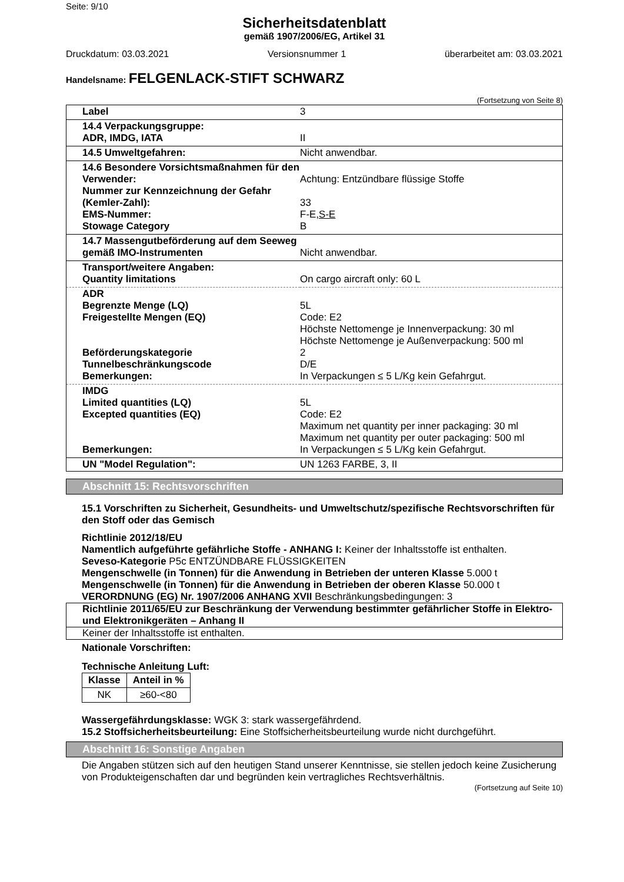Seite: 9/10
Sicherheitsdatenblatt
gemäß 1907/2006/EG, Artikel 31
Druckdatum: 03.03.2021 Versionsnummer 1 überarbeitet am: 03.03.2021
Handelsname: FELGENLACK-STIFT SCHWARZ
(Fortsetzung von Seite 8)
| Label | 3 |
| 14.4 Verpackungsgruppe: ADR, IMDG, IATA | II |
| 14.5 Umweltgefahren: | Nicht anwendbar. |
| 14.6 Besondere Vorsichtsmaßnahmen für den Verwender: Nummer zur Kennzeichnung der Gefahr (Kemler-Zahl): EMS-Nummer: Stowage Category | Achtung: Entzündbare flüssige Stoffe 33 F-E, S-E B |
| 14.7 Massengutbeförderung auf dem Seeweg gemäß IMO-Instrumenten | Nicht anwendbar. |
| Transport/weitere Angaben: Quantity limitations | On cargo aircraft only: 60 L |
| ADR Begrenzte Menge (LQ) Freigestellte Mengen (EQ) Beförderungskategorie Tunnelbeschränkungscode Bemerkungen: | 5L Code: E2 Höchste Nettomenge je Innenverpackung: 30 ml Höchste Nettomenge je Außenverpackung: 500 ml 2 D/E In Verpackungen ≤ 5 L/Kg kein Gefahrgut. |
| IMDG Limited quantities (LQ) Excepted quantities (EQ) Bemerkungen: | 5L Code: E2 Maximum net quantity per inner packaging: 30 ml Maximum net quantity per outer packaging: 500 ml In Verpackungen ≤ 5 L/Kg kein Gefahrgut. |
| UN "Model Regulation": | UN 1263 FARBE, 3, II |
Abschnitt 15: Rechtsvorschriften
15.1 Vorschriften zu Sicherheit, Gesundheits- und Umweltschutz/spezifische Rechtsvorschriften für den Stoff oder das Gemisch
Richtlinie 2012/18/EU
Namentlich aufgeführte gefährliche Stoffe - ANHANG I: Keiner der Inhaltsstoffe ist enthalten.
Seveso-Kategorie P5c ENTZÜNDBARE FLÜSSIGKEITEN
Mengenschwelle (in Tonnen) für die Anwendung in Betrieben der unteren Klasse 5.000 t
Mengenschwelle (in Tonnen) für die Anwendung in Betrieben der oberen Klasse 50.000 t
VERORDNUNG (EG) Nr. 1907/2006 ANHANG XVII Beschränkungsbedingungen: 3
Richtlinie 2011/65/EU zur Beschränkung der Verwendung bestimmter gefährlicher Stoffe in Elektro- und Elektronikgeräten – Anhang II
Keiner der Inhaltsstoffe ist enthalten.
Nationale Vorschriften:
Technische Anleitung Luft:
| Klasse | Anteil in % |
| --- | --- |
| NK | ≥60-<80 |
Wassergefährdungsklasse: WGK 3: stark wassergefährdend.
15.2 Stoffsicherheitsbeurteilung: Eine Stoffsicherheitsbeurteilung wurde nicht durchgeführt.
Abschnitt 16: Sonstige Angaben
Die Angaben stützen sich auf den heutigen Stand unserer Kenntnisse, sie stellen jedoch keine Zusicherung von Produkteigenschaften dar und begründen kein vertragliches Rechtsverhältnis.
(Fortsetzung auf Seite 10)